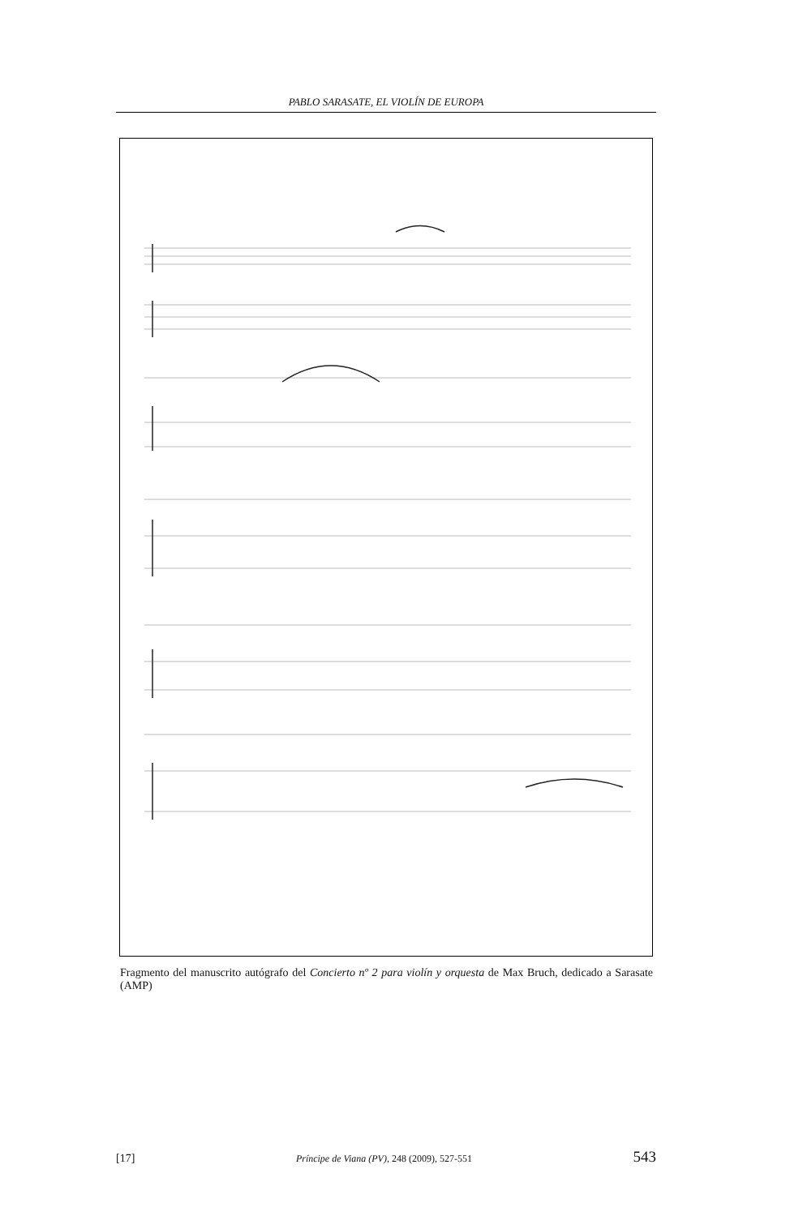PABLO SARASATE, EL VIOLÍN DE EUROPA
Fragmento del manuscrito autógrafo del Concierto nº 2 para violín y orquesta de Max Bruch, dedicado a Sarasate (AMP)
[17] Príncipe de Viana (PV), 248 (2009), 527-551 543